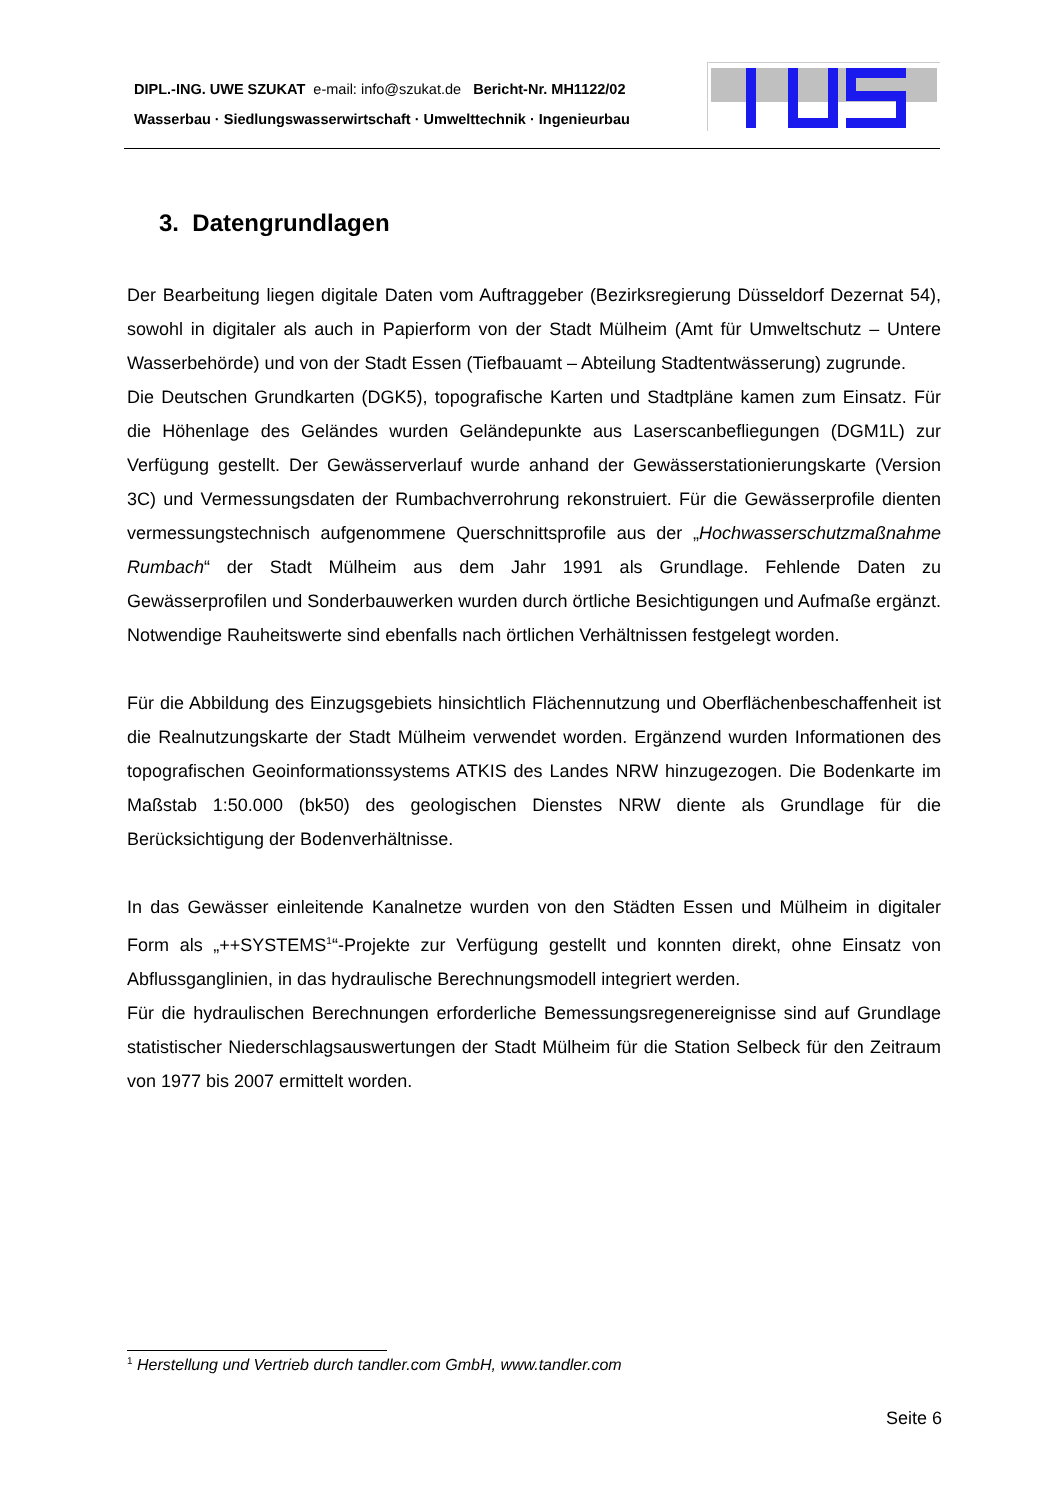DIPL.-ING. UWE SZUKAT e-mail: info@szukat.de Bericht-Nr. MH1122/02
Wasserbau · Siedlungswasserwirtschaft · Umwelttechnik · Ingenieurbau
3. Datengrundlagen
Der Bearbeitung liegen digitale Daten vom Auftraggeber (Bezirksregierung Düsseldorf Dezernat 54), sowohl in digitaler als auch in Papierform von der Stadt Mülheim (Amt für Umweltschutz – Untere Wasserbehörde) und von der Stadt Essen (Tiefbauamt – Abteilung Stadtentwässerung) zugrunde.
Die Deutschen Grundkarten (DGK5), topografische Karten und Stadtpläne kamen zum Einsatz. Für die Höhenlage des Geländes wurden Geländepunkte aus Laserscanbefliegungen (DGM1L) zur Verfügung gestellt. Der Gewässerverlauf wurde anhand der Gewässerstationierungskarte (Version 3C) und Vermessungsdaten der Rumbachverrohrung rekonstruiert. Für die Gewässerprofile dienten vermessungstechnisch aufgenommene Querschnittsprofile aus der „Hochwasserschutzmaßnahme Rumbach“ der Stadt Mülheim aus dem Jahr 1991 als Grundlage. Fehlende Daten zu Gewässerprofilen und Sonderbauwerken wurden durch örtliche Besichtigungen und Aufmaße ergänzt. Notwendige Rauheitswerte sind ebenfalls nach örtlichen Verhältnissen festgelegt worden.
Für die Abbildung des Einzugsgebiets hinsichtlich Flächennutzung und Oberflächenbeschaffenheit ist die Realnutzungskarte der Stadt Mülheim verwendet worden. Ergänzend wurden Informationen des topografischen Geoinformationssystems ATKIS des Landes NRW hinzugezogen. Die Bodenkarte im Maßstab 1:50.000 (bk50) des geologischen Dienstes NRW diente als Grundlage für die Berücksichtigung der Bodenverhältnisse.
In das Gewässer einleitende Kanalnetze wurden von den Städten Essen und Mülheim in digitaler Form als „++SYSTEMS<sup>1</sup>“-Projekte zur Verfügung gestellt und konnten direkt, ohne Einsatz von Abflussganglinien, in das hydraulische Berechnungsmodell integriert werden.
Für die hydraulischen Berechnungen erforderliche Bemessungsregenereignisse sind auf Grundlage statistischer Niederschlagsauswertungen der Stadt Mülheim für die Station Selbeck für den Zeitraum von 1977 bis 2007 ermittelt worden.
<sup>1</sup> Herstellung und Vertrieb durch tandler.com GmbH, www.tandler.com
Seite 6